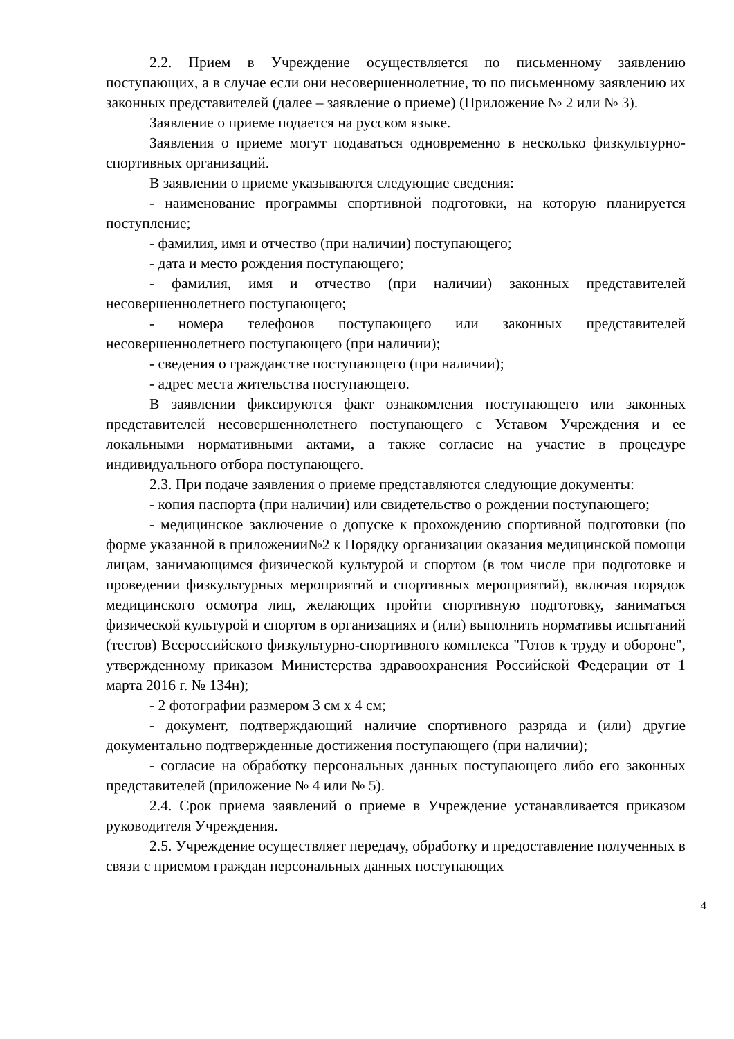2.2. Прием в Учреждение осуществляется по письменному заявлению поступающих, а в случае если они несовершеннолетние, то по письменному заявлению их законных представителей (далее – заявление о приеме) (Приложение № 2 или № 3).
Заявление о приеме подается на русском языке.
Заявления о приеме могут подаваться одновременно в несколько физкультурно-спортивных организаций.
В заявлении о приеме указываются следующие сведения:
- наименование программы спортивной подготовки, на которую планируется поступление;
- фамилия, имя и отчество (при наличии) поступающего;
- дата и место рождения поступающего;
- фамилия, имя и отчество (при наличии) законных представителей несовершеннолетнего поступающего;
- номера телефонов поступающего или законных представителей несовершеннолетнего поступающего (при наличии);
- сведения о гражданстве поступающего (при наличии);
- адрес места жительства поступающего.
В заявлении фиксируются факт ознакомления поступающего или законных представителей несовершеннолетнего поступающего с Уставом Учреждения и ее локальными нормативными актами, а также согласие на участие в процедуре индивидуального отбора поступающего.
2.3. При подаче заявления о приеме представляются следующие документы:
- копия паспорта (при наличии) или свидетельство о рождении поступающего;
- медицинское заключение о допуске к прохождению спортивной подготовки (по форме указанной в приложении№2 к Порядку организации оказания медицинской помощи лицам, занимающимся физической культурой и спортом (в том числе при подготовке и проведении физкультурных мероприятий и спортивных мероприятий), включая порядок медицинского осмотра лиц, желающих пройти спортивную подготовку, заниматься физической культурой и спортом в организациях и (или) выполнить нормативы испытаний (тестов) Всероссийского физкультурно-спортивного комплекса "Готов к труду и обороне", утвержденному приказом Министерства здравоохранения Российской Федерации от 1 марта 2016 г. № 134н);
- 2 фотографии размером 3 см х 4 см;
- документ, подтверждающий наличие спортивного разряда и (или) другие документально подтвержденные достижения поступающего (при наличии);
- согласие на обработку персональных данных поступающего либо его законных представителей (приложение № 4 или № 5).
2.4. Срок приема заявлений о приеме в Учреждение устанавливается приказом руководителя Учреждения.
2.5. Учреждение осуществляет передачу, обработку и предоставление полученных в связи с приемом граждан персональных данных поступающих
4